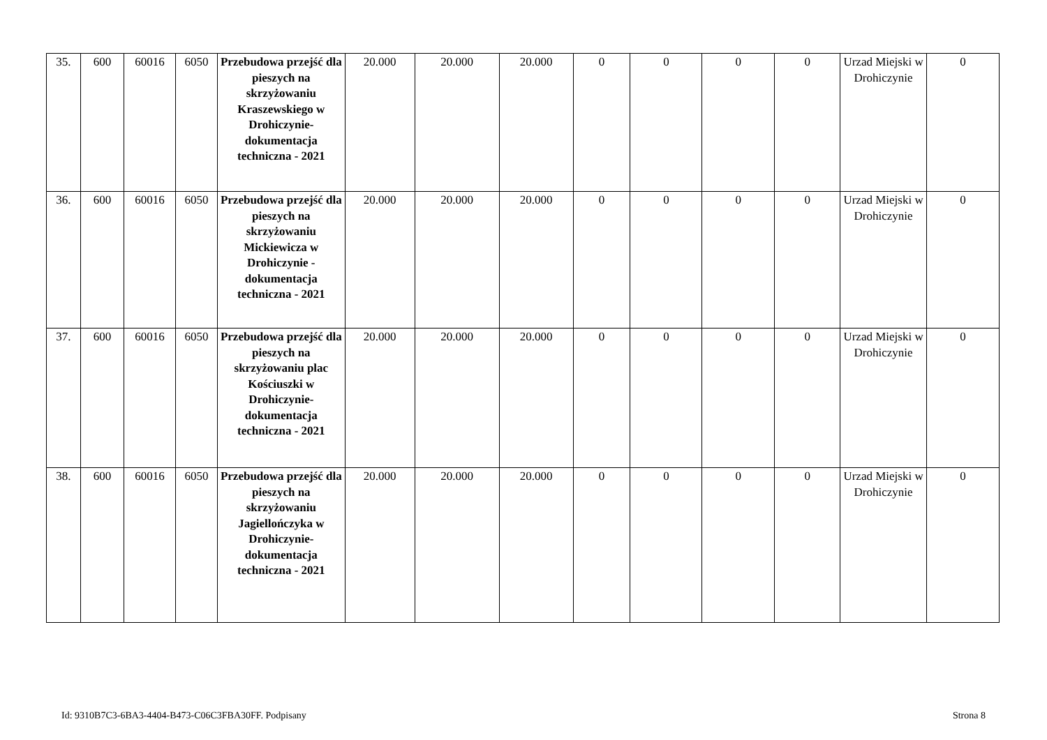| 35. | 600 | 60016 | 6050 | Przebudowa przejść dla pieszych na skrzyżowaniu Kraszewskiego w Drohiczynie-dokumentacja techniczna - 2021 | 20.000 | 20.000 | 20.000 | 0 | 0 | 0 | 0 | Urzad Miejski w Drohiczynie | 0 |
| 36. | 600 | 60016 | 6050 | Przebudowa przejść dla pieszych na skrzyżowaniu Mickiewicza w Drohiczynie - dokumentacja techniczna - 2021 | 20.000 | 20.000 | 20.000 | 0 | 0 | 0 | 0 | Urzad Miejski w Drohiczynie | 0 |
| 37. | 600 | 60016 | 6050 | Przebudowa przejść dla pieszych na skrzyżowaniu plac Kościuszki w Drohiczynie-dokumentacja techniczna - 2021 | 20.000 | 20.000 | 20.000 | 0 | 0 | 0 | 0 | Urzad Miejski w Drohiczynie | 0 |
| 38. | 600 | 60016 | 6050 | Przebudowa przejść dla pieszych na skrzyżowaniu Jagiellończyka w Drohiczynie-dokumentacja techniczna - 2021 | 20.000 | 20.000 | 20.000 | 0 | 0 | 0 | 0 | Urzad Miejski w Drohiczynie | 0 |
Id: 9310B7C3-6BA3-4404-B473-C06C3FBA30FF. Podpisany Strona 8